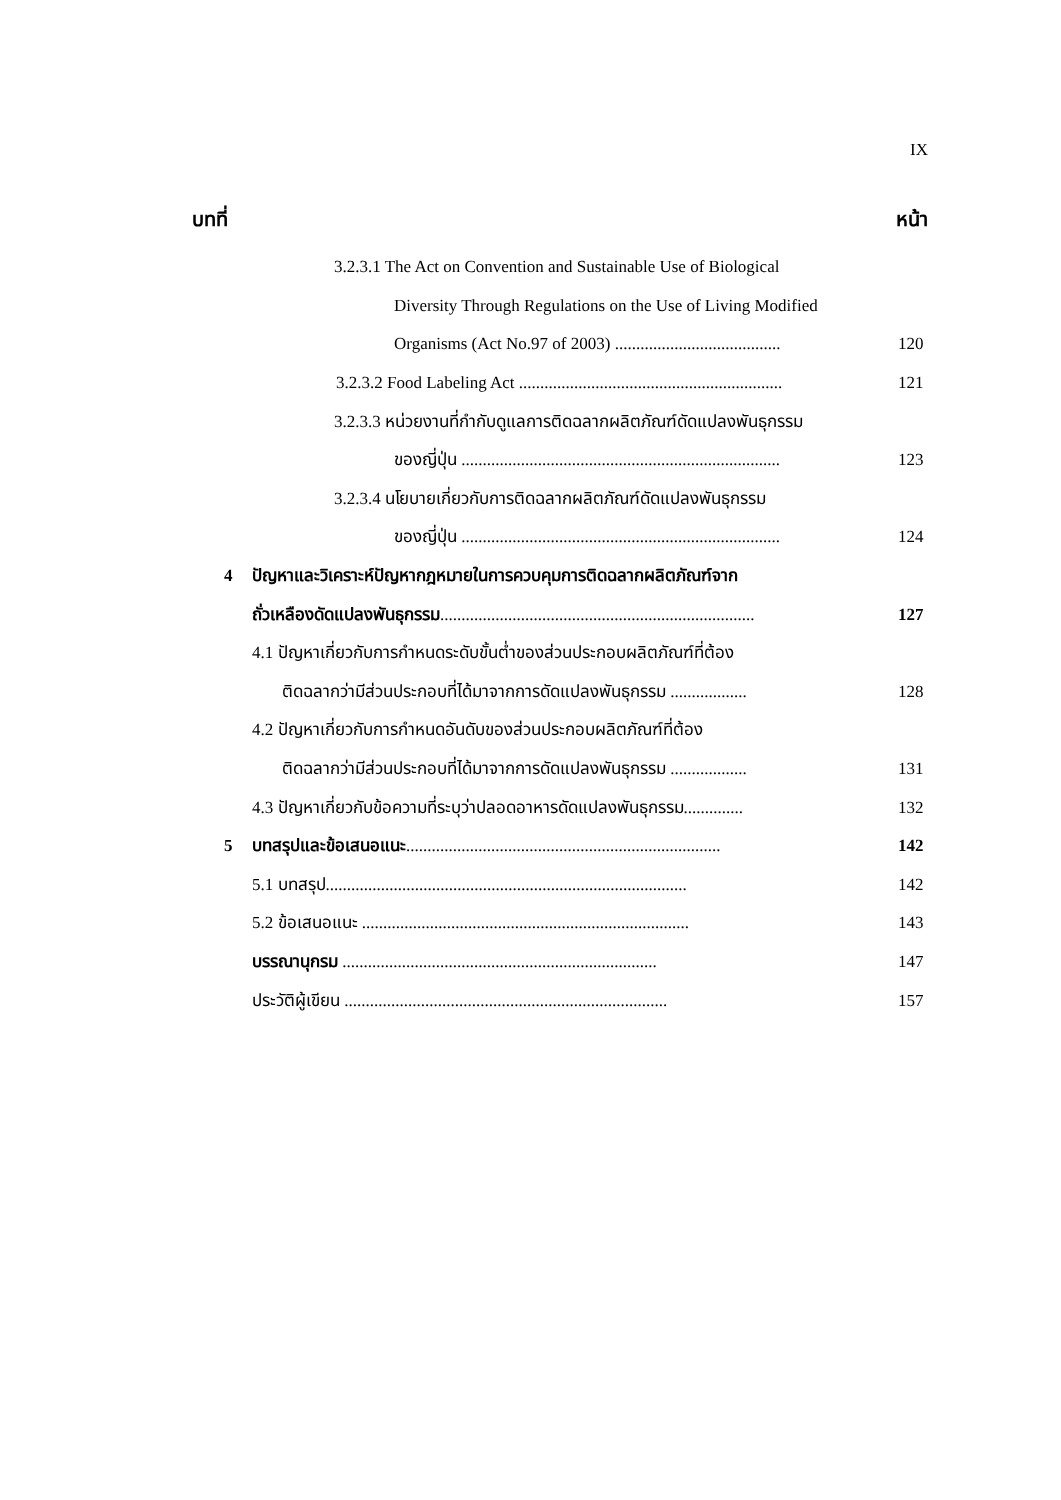IX
บทที่ หน้า
3.2.3.1 The Act on Convention and Sustainable Use of Biological
Diversity Through Regulations on the Use of Living Modified
Organisms (Act No.97 of 2003) ....................................... 120
3.2.3.2 Food Labeling Act .............................................................. 121
3.2.3.3 หน่วยงานที่กำกับดูแลการติดฉลากผลิตภัณฑ์ดัดแปลงพันธุกรรม
ของญี่ปุ่น ........................................................................... 123
3.2.3.4 นโยบายเกี่ยวกับการติดฉลากผลิตภัณฑ์ดัดแปลงพันธุกรรม
ของญี่ปุ่น ........................................................................... 124
4 ปัญหาและวิเคราะห์ปัญหากฎหมายในการควบคุมการติดฉลากผลิตภัณฑ์จาก
ถั่วเหลืองดัดแปลงพันธุกรรม.......................................................................... 127
4.1 ปัญหาเกี่ยวกับการกำหนดระดับขั้นต่ำของส่วนประกอบผลิตภัณฑ์ที่ต้อง
ติดฉลากว่ามีส่วนประกอบที่ได้มาจากการดัดแปลงพันธุกรรม .................. 128
4.2 ปัญหาเกี่ยวกับการกำหนดอันดับของส่วนประกอบผลิตภัณฑ์ที่ต้อง
ติดฉลากว่ามีส่วนประกอบที่ได้มาจากการดัดแปลงพันธุกรรม .................. 131
4.3 ปัญหาเกี่ยวกับข้อความที่ระบุว่าปลอดอาหารดัดแปลงพันธุกรรม.............. 132
5 บทสรุปและข้อเสนอแนะ.......................................................................... 142
5.1 บทสรุป..................................................................................... 142
5.2 ข้อเสนอแนะ ............................................................................. 143
บรรณานุกรม .......................................................................... 147
ประวัติผู้เขียน ............................................................................ 157